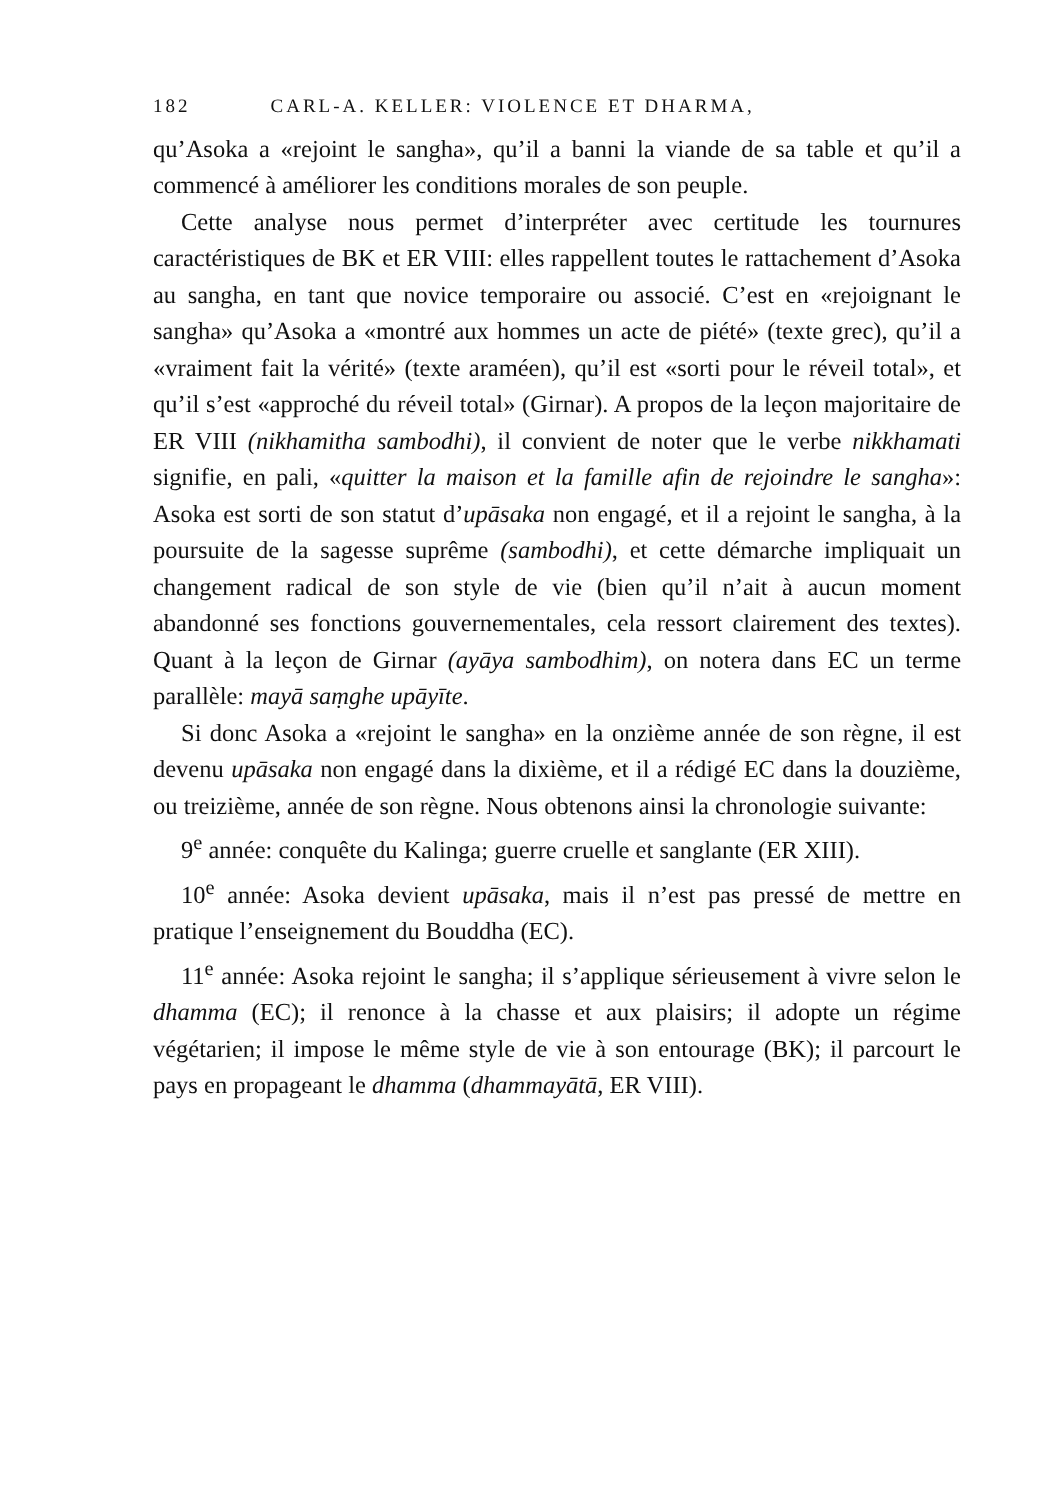182 CARL-A. KELLER: VIOLENCE ET DHARMA,
qu’Asoka a «rejoint le sangha», qu’il a banni la viande de sa table et qu’il a commencé à améliorer les conditions morales de son peuple.
Cette analyse nous permet d’interpréter avec certitude les tournures caractéristiques de BK et ER VIII: elles rappellent toutes le rattachement d’Asoka au sangha, en tant que novice temporaire ou associé. C’est en «rejoignant le sangha» qu’Asoka a «montré aux hommes un acte de piété» (texte grec), qu’il a «vraiment fait la vérité» (texte araméen), qu’il est «sorti pour le réveil total», et qu’il s’est «approché du réveil total» (Girnar). A propos de la leçon majoritaire de ER VIII (nikhamitha sambodhi), il convient de noter que le verbe nikkhamati signifie, en pali, «quitter la maison et la famille afin de rejoindre le sangha»: Asoka est sorti de son statut d’upāsaka non engagé, et il a rejoint le sangha, à la poursuite de la sagesse suprême (sambodhi), et cette démarche impliquait un changement radical de son style de vie (bien qu’il n’ait à aucun moment abandonné ses fonctions gouvernementales, cela ressort clairement des textes). Quant à la leçon de Girnar (ayāya sambodhim), on notera dans EC un terme parallèle: mayā saṃghe upāyīte.
Si donc Asoka a «rejoint le sangha» en la onzième année de son règne, il est devenu upāsaka non engagé dans la dixième, et il a rédigé EC dans la douzième, ou treizième, année de son règne. Nous obtenons ainsi la chronologie suivante:
9<sup>e</sup> année: conquête du Kalinga; guerre cruelle et sanglante (ER XIII).
10<sup>e</sup> année: Asoka devient upāsaka, mais il n’est pas pressé de mettre en pratique l’enseignement du Bouddha (EC).
11<sup>e</sup> année: Asoka rejoint le sangha; il s’applique sérieusement à vivre selon le dhamma (EC); il renonce à la chasse et aux plaisirs; il adopte un régime végétarien; il impose le même style de vie à son entourage (BK); il parcourt le pays en propageant le dhamma (dhammayātā, ER VIII).